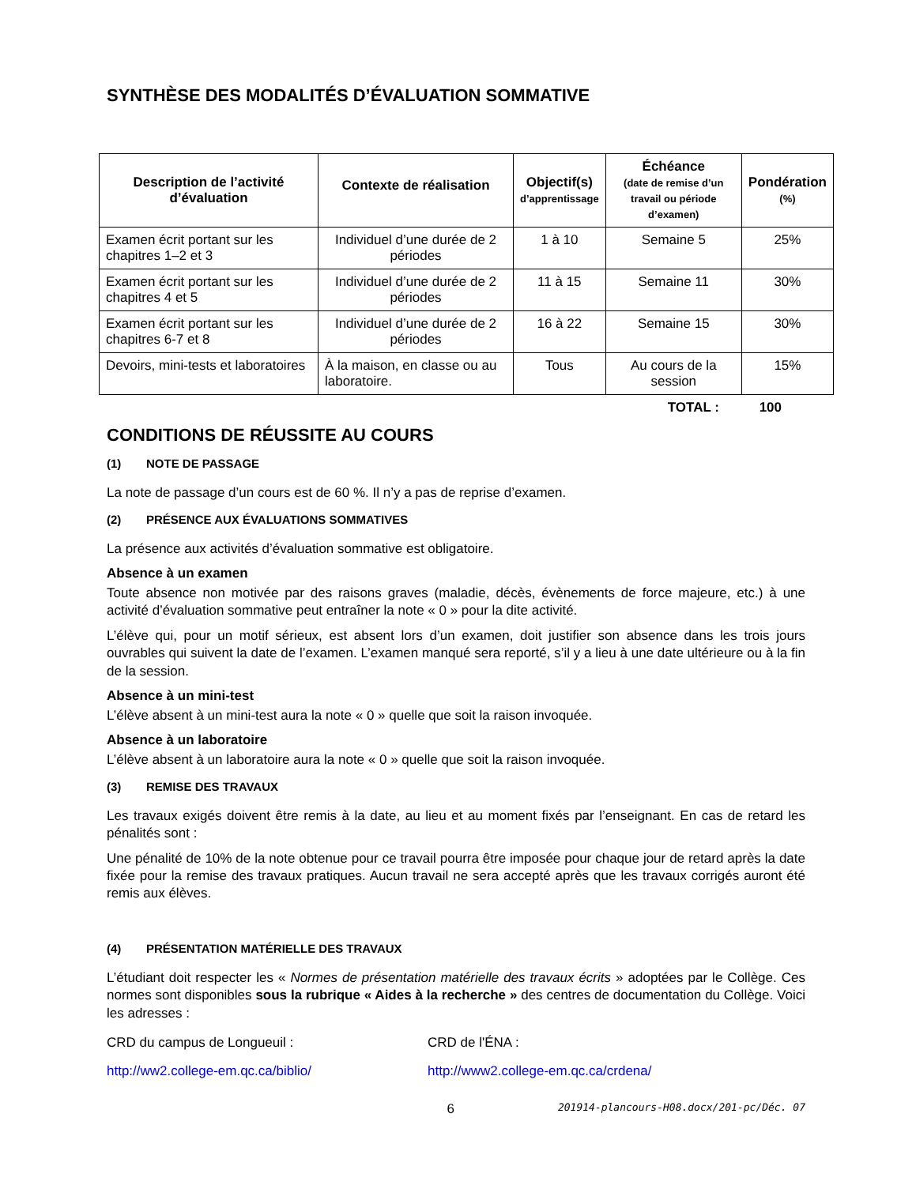SYNTHÈSE DES MODALITÉS D’ÉVALUATION SOMMATIVE
| Description de l’activité d’évaluation | Contexte de réalisation | Objectif(s) d’apprentissage | Échéance (date de remise d’un travail ou période d’examen) | Pondération (%) |
| --- | --- | --- | --- | --- |
| Examen écrit portant sur les chapitres 1–2 et 3 | Individuel d’une durée de 2 périodes | 1 à 10 | Semaine 5 | 25% |
| Examen écrit portant sur les chapitres 4 et 5 | Individuel d’une durée de 2 périodes | 11 à 15 | Semaine 11 | 30% |
| Examen écrit portant sur les chapitres 6-7 et 8 | Individuel d’une durée de 2 périodes | 16 à 22 | Semaine 15 | 30% |
| Devoirs, mini-tests et laboratoires | À la maison, en classe ou au laboratoire. | Tous | Au cours de la session | 15% |
TOTAL : 100
CONDITIONS DE RÉUSSITE AU COURS
(1) NOTE DE PASSAGE
La note de passage d’un cours est de 60 %. Il n’y a pas de reprise d’examen.
(2) PRÉSENCE AUX ÉVALUATIONS SOMMATIVES
La présence aux activités d’évaluation sommative est obligatoire.
Absence à un examen
Toute absence non motivée par des raisons graves (maladie, décès, évènements de force majeure, etc.) à une activité d’évaluation sommative peut entraîner la note « 0 » pour la dite activité.
L’élève qui, pour un motif sérieux, est absent lors d’un examen, doit justifier son absence dans les trois jours ouvrables qui suivent la date de l’examen. L’examen manqué sera reporté, s’il y a lieu à une date ultérieure ou à la fin de la session.
Absence à un mini-test
L’élève absent à un mini-test aura la note « 0 » quelle que soit la raison invoquée.
Absence à un laboratoire
L’élève absent à un laboratoire aura la note « 0 » quelle que soit la raison invoquée.
(3) REMISE DES TRAVAUX
Les travaux exigés doivent être remis à la date, au lieu et au moment fixés par l’enseignant. En cas de retard les pénalités sont :
Une pénalité de 10% de la note obtenue pour ce travail pourra être imposée pour chaque jour de retard après la date fixée pour la remise des travaux pratiques. Aucun travail ne sera accepté après que les travaux corrigés auront été remis aux élèves.
(4) PRÉSENTATION MATÉRIELLE DES TRAVAUX
L’étudiant doit respecter les « Normes de présentation matérielle des travaux écrits » adoptées par le Collège. Ces normes sont disponibles sous la rubrique « Aides à la recherche » des centres de documentation du Collège. Voici les adresses :
CRD du campus de Longueuil : CRD de l'ÉNA :
http://ww2.college-em.qc.ca/biblio/ http://www2.college-em.qc.ca/crdena/
6
201914-plancours-H08.docx/201-pc/Déc. 07